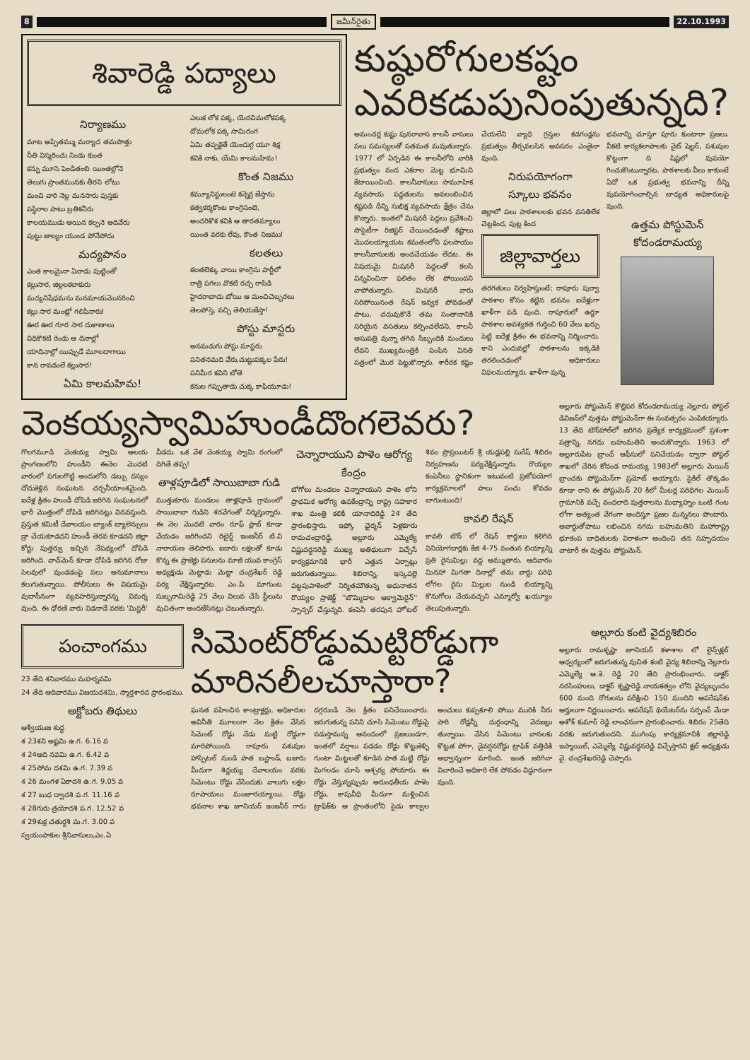8 జమీన్‌రైతు 22.10.1993
శివారెడ్డి పద్యాలు
నిర్యాణము
మాట అప్పితమ్ము మర్యాద తమపొత్తు
నీతి విస్మరించు నిండు కుంత
కన్ను మూసె పెండితంబి యింతల్లోనె
తెలుగు ప్రాంతమునకు తీరని లోటు
మంచి వారి నెల్ల మనసారు పుస్తకు
పస్థిరాల పాటు బ్రతికనీరు
కాలయముడు అయిన కల్పనె అదివేరు
పుట్టు జాల్యం యుండ పోనేపోదు
మద్యపానం
ఎంత కాలమైనా ఏనాడు పుట్టింతో
కల్లుసార, జిల్లలకలాకురు
మద్యనిషేధమను మనమాయమొనరించి
కల్లు సార మంట్లో గలిపినారు!
ఊర ఊర గూర సార దుకాణాలు
విధికొకటి రెండు ఆ దినాల్లో
యాదినాల్లో యిప్పుడే మూలదాగాయి
కాన రావడంలే కల్లుసార!
ఏమి కాలమహిమ!
ఎలుక లోక పక్క, యెరచిమలోకపక్క
దోమలోక పక్క సామిరంగ
ఏమి తప్పకైతే యెందుగ్గ యూ శిక్ష
కవికి నాకు, యేమి కాలమహిమ!
కొంత నిజము
కమ్యూనిస్టులంటె కన్నెర్ర జేస్తాను
కత్వకర్మకొంట కాంగ్రెసంటె,
అందరికొక కవికి ఆ తారతమ్యాలు
యింత వరకు లేవు, కొంత నిజము!
కలతలు
కలతలెక్కు వాయి కాంగ్రెసు పార్టీలో
రాత్రి పగలు వొకటి రచ్చ రాపిడి
హైదరాబాదు బోయి ఆ మంచిచెబ్బరలు
తెలపోస్తె, వచ్చి తెలియజేస్తా!
పోస్టు మాస్టరు
అనమడుగు పోస్టు మాస్టరు
పనితనమది వేరు,చుట్టుపక్కల పేరు!
పనిమీర కవిని బోతె
కనుల గప్పుతాడు చుక్క కాఫియూడు!
కుష్ఠురోగులకష్టం
ఎవరికడుపునింపుతున్నది?
అమంచర్ల కుష్టు పునరావాస కాలనీ వాసులు పలు సమస్యలతో సతమత మవుతున్నారు. 1977 లో ఏర్పడిన ఈ కాలనీలోని వారికి ప్రభుత్వం వంద ఎకరాల మెట్ట భూమిని కేటాయించింది. కాలనీవాసులు సామూహిక వ్యవసాయ పద్ధతులను అవలంబించిన కష్టపడి దీన్ని సుభిక్ష వ్యవసాయ క్షేత్రం చేసు కొన్నారు. ఇంతలో మిషనరీ పెద్దలు ప్రవేశించి సొసైటీగా రిజిస్టర్ చేయించడంతో కష్టాలు మొదలయ్యాయట కమతంలోని ఫలసాయం కాలనీవాసులకు అందచేయడం లేదట. ఈ విషయమై మిషనరీ పెద్దలతో కలసి విన్నవించినా ఫలితం లేక పోయిందని వాపోతున్నారు. మిషనరీ వారు సరిపోయినంత రేషన్ ఇవ్వక పోవడంతో పాటు, చదువుకొనే తమ సంతానానికి సరియైన వసతులు కల్పించలేదని, కాలనీ ఆసుపత్రి వున్నా తగిన సిబ్బందికి మందులు లేవని ముఖ్యమంత్రికి పంపిన వినతి పత్రంలో మొర పెట్టుకొన్నారు. శారీరక కష్టం చేయలేని వ్యాధి గ్రస్తుల కడగండ్లను ప్రభుత్వం తీర్చవలసిన అవసరం ఎంతైనా వుంది.
నిరుపయోగంగా
స్కూలు భవనం
జిల్లాలో పలు పాఠశాలలకు భవన వసతిలేక చెట్లకింద, పుట్ల కింద
జిల్లావార్తలు
తరగతులు నిర్వహిస్తుంటే; రాపూరు పుర్వా పాఠశాల కోసం కట్టిన భవనం ఐదేళ్లుగా ఖాళీగా పడి వుంది. రాపూరులో ఉర్దూ పాఠశాల అవశ్యకత గుర్తించి 60 వేలు ఖర్చు పెట్టి ఐదేళ్ల క్రితం ఈ భవనాన్ని నిర్మించారు. కాని ఎందువల్లో పాఠశాలను ఇక్కడికి తరలించడంలో అధికారులు విఫలమయ్యారు. ఖాళీగా వున్న
భవనాన్ని చూస్తూ పూరు కుంటారా ప్రజలు. వీకటి కార్యకలాపాలకు నైట్ షెల్టర్, పశువుల కొట్టంగా ది షిష్టలో వుపయో గించుకొంటున్నారట. పాఠశాలకు వీలు కాకుంటే ఏదో ఒక ప్రభుత్వ భవనాన్ని దీన్ని వుపయోగించాల్సిన బాధ్యత అధికారులపై వుంది.
ఉత్తమ పోస్టుమెన్
కోదండరామయ్య
వెంకయ్యస్వామిహుండీదొంగలెవరు?
గొలగమూడి వెంకయ్య స్వామి ఆలయ ప్రాంగణంలోని హుండీని ఈనెల మొదటి వారంలో పగులగొట్టి అందులోని డబ్బు దస్యం దోచుకెళ్లిన సంఘటన చర్చనీయాంశమైంది. ఐదేళ్ల క్రితం హుండీ దోపిడి జరిగిన సంఘటనలో భారీ మొత్తంలో దోపిడి జరిగినట్లు వినవస్తుంది. ప్రస్తుత కమిటీ దేవాలయం బ్యాంక్ బ్యాలెన్సులు డ్రా చేయకూడదని హుండీ తెరవ కూడదని జిల్లా కోర్టు పుత్తర్వు ఇచ్చిన నేపథ్యంలో దోపిడి జరిగింది. వాచ్‌మెన్ కూడా దోపిడి జరిగిన రోజు సెలవులో వుండడంపై పలు అనుమానాలు కలుగుతున్నాయి. పోలీసులు ఈ విషయమై వుదాసీనంగా వ్యవహరిస్తున్నారన్న విమర్శ వుంది. ఈ ధోరణి వారు విడనాడే వరకు 'మిస్టరీ' వీడదు. ఒక వేళ వెంకయ్య స్వామి రంగంలో దిగితే తప్ప!
తాళ్లపూడిలో సాయిబాబా గుడి
ముత్తుకూరు మండలం తాళ్లపూడి గ్రామంలో సాయిబాబా గుడిని శరవేగంతో నిర్మిస్తున్నారు. ఈ నెల మొదటి వారం రూఫ్ స్లాబ్ కూడా వేయడం జరిగిందని రిటైర్డ్ ఇంజనీర్ టి.వి నారాయణ తెలిపారు. ఐదారు లక్షలతో కూడు కొన్న ఈ ప్రాజెక్టు పనులను మాజీ యువ కాంగ్రెస్ అధ్యక్షుడు మెట్టాడు మెట్టా చంద్రశేఖర్ రెడ్డి పర్య వేక్షిస్తున్నారట. ఎం.పి. మాగుంట సుబ్బరామిరెడ్డి 25 వేలు విలువ చేసే స్టీలును వుచితంగా అందజేసినట్లు చెబుతున్నారు.
చెన్నారాయుని పాళెం ఆరోగ్య కేంద్రం
బోగోలు మండలం చెన్నారాయుని పాళెం లోని ప్రాథమిక ఆరోగ్య ఉపకేంద్రాన్ని రాష్ట్ర సహకార శాఖ మంత్రి కలికి యానాదిరెడ్డి 24 తేది ప్రారంభిస్తారు. ఇఫ్కో ఛైర్మన్ పెళ్లకూరు రామచంద్రారెడ్డి, అల్లూరు ఎమ్మెల్యే విష్ణువర్ధనరెడ్డి ముఖ్య అతిథులుగా విచ్చేసే కార్యక్రమానికి భారీ ఎత్తున ఏర్పాట్లు జరుగుతున్నాయి. శిబిరాన్ని, ఇస్కపల్లె పట్టపుపాళెంలో నిర్మితమౌతున్న అధునాతన రొయ్యల ప్రాజెక్ట్ ''బొమ్మిడాల ఆక్వామెరైన్'' స్పాన్సర్ చేస్తున్నది. కంపెనీ తరపున హోటల్ శివం ప్రొప్రయిటర్ శ్రీ యడ్లపల్లి సురేష్ శిబిరం నిర్వహణను పర్యవేక్షిస్తున్నారు. రొయ్యల కంపెనీలు స్థానికంగా ఇటువంటి ప్రజోపయోగ కార్యక్రమాలలో పాలు పంచు కోవడం బాగుంటుంది!
కావలి రేషన్
కావలి టౌన్ లో రేషన్ కార్డులు కలిగిన వినియోగదార్లకు కేజి 4-75 వంతున బియ్యాన్ని ప్రతి రైసుమిల్లు వద్ద అమ్ముతారు. ఆదివారం మినహా మిగతా దినాల్లో తమ వార్డు పరిధి లోగల రైసు మిల్లుల నుండి బియ్యాన్ని కొనుగోలు చేయవచ్చని ఎమ్మార్వో ఖయ్యూం తెలుపుతున్నారు.
అల్లూరు పోస్టుమెన్ కొల్లిపర కోదండరామయ్య నెల్లూరు పోస్టల్ డివిజన్‌లో వుత్తమ పోస్టుమెన్‌గా ఈ సంవత్సరం ఎంపికయ్యారు. 13 తేది టౌన్‌హాల్‌లో జరిగిన ప్రత్యేక కార్యక్రమంలో ప్రశంశా పత్రాన్ని, నగదు బహుమతిని అందుకొన్నారు. 1963 లో అల్లూరుపేట బ్రాంచ్ ఆఫీసులో పనిచేయడం ద్వారా పోస్టల్ శాఖలో చేరిన కోదండ రామయ్య 1983లో అల్లూరు మెయిన్ బ్రాంచకు పోస్టుమెన్‌గా ప్రమోట్ అయ్యారు. సైకిల్ తొక్కడం కూడా రాని ఈ పోస్టుమెన్ 20 కిలో మీటర్ల పరిధిగల మెయిన్ గ్రామానికి వచ్చే వందలాది వుత్తరాలను మధ్యాహ్నం ఒంటి గంట లోగా అత్యంత వేగంగా అందిస్తూ ప్రజల మన్ననలు పొందారు. అవార్డుతోపాటు లభించిన నగదు బహుమతిని మహారాష్ట్ర భూకంప బాధితులకు విరాళంగా అందించి తన సహృదయం చాటారీ ఈ వుత్తమ పోస్టుమెన్.
పంచాంగము
23 తేది శనివారము మహర్నవమి
24 తేది ఆదివారము విజయదశమి, స్మార్తశారద ప్రారంభము.
అక్టోబరు తిథులు
ఆశ్వీయుజ శుద్ధ
శ 23శని అష్టమి ఉ.గ. 6.16 వ
శ 24ఆది నవమి ఉ.గ. 6.42 వ
శ 25సోమ దశమి ఉ.గ. 7.39 వ
శ 26 మంగళ ఏకాదశి ఉ.గ. 9.05 వ
శ 27 బుధ ద్వాదశి ప.గ. 11.16 వ
శ 28గురు త్రయోదశి ప.గ. 12.52 వ
శ 29శుక్ర చతుర్దశి మ.గ. 3.00 వ
స్వయంపాకుల శ్రీనివాసులు,ఎం.ఏ
సిమెంట్‌రోడ్డుమట్టిరోడ్డుగా
మారినలీలచూస్తారా?
ఘనత వహించిన కాంట్రాక్టర్లు, అధికారుల అవినీతి మూలంగా నెల క్రితం వేసిన సిమెంట్ రోడ్డు నేడు మట్టి రోడ్డుగా మారిపోయింది. రాపూరు పశువుల హాస్పిటల్ నుండి పాత బస్టాండ్, బజారు మీదుగా శిద్దయ్య దేవాలయం వరకు సిమెంటు రోడ్డు వేసేందుకు వాలుగు లక్షల రూపాయలు మంజూరయ్యాయి. రోడ్లు భవనాల శాఖ జూనియర్ ఇంజనీర్ గారు దగ్గరుండి నెల క్రితం పనిచేయించారు. జరుగుతున్న పనిని చూసి సిమెంటు రోడ్డుపై నడుస్తామన్న ఆనందంలో ప్రజలుండగా, ఇంతలో వర్షాలు పడడం రోడ్డు కొట్టుకెళ్ళి గుంటా మిట్టలతో కూడిన పాత మట్టి రోడ్డు మిగలడం చూసి ఆశ్చర్య పోయారు. ఈ రోడ్డు వేస్తున్నప్పుడు అరుంధతీయ పాళెం రోడ్డు, కాపువీధి మీదుగా మళ్లించిన ట్రాఫిక్‌కు ఆ ప్రాంతంలోని సైడు కాల్వల అంచులు కుప్పకూలి పోయి మురికి నీరు పారి రోడ్లన్నీ దుర్గంధాన్ని వెదజల్లు తున్నాయి. వేసిన సిమెంటు వానలకు కొట్టుక పోగా, డైవర్షనరోడ్డు ట్రాఫిక్ వత్తిడికి అధ్వాన్నంగా మారింది. ఇంత జరిగినా విచారించే అధికారి లేక పోవడం విడ్డూరంగా వుంది.
అల్లూరు కంటి వైద్యశిబిరం
అల్లూరు రామకృష్ణా జూనియర్ కళాశాల లో లైన్స్‌క్లబ్ ఆధ్వర్యంలో జరుగుతున్న వుచిత కంటి వైద్య శిబిరాన్ని నెల్లూరు ఎమ్మెల్యే ఆ.కె. రెడ్డి 20 తేది ప్రారంభించారు. డాక్టర్ నరసింహులు, డాక్టర్ కృష్ణారెడ్డి నాయకత్వం లోని వైద్యబృందం 600 మంది రోగులను పరీక్షించి 150 మందిని ఆపరేషన్‌కు అర్హులుగా నిర్ణయించారు. ఆపరేషన్ థియేటర్‌ను సర్పంచ్ మేడా అశోక్ కుమార్ రెడ్డి లాంఛనంగా ప్రారంభించారు. శిబిరం 25తేది వరకు జరుగుతుందని. ముగింపు కార్యక్రమానికి జిల్లారెడ్డి ఇస్మాయిల్, ఎమ్మెల్యే విష్ణువర్ధనరెడ్డి విచ్చేస్తారని క్లబ్ అధ్యక్షుడు వై. చంద్రశేఖరరెడ్డి చెప్పారు.